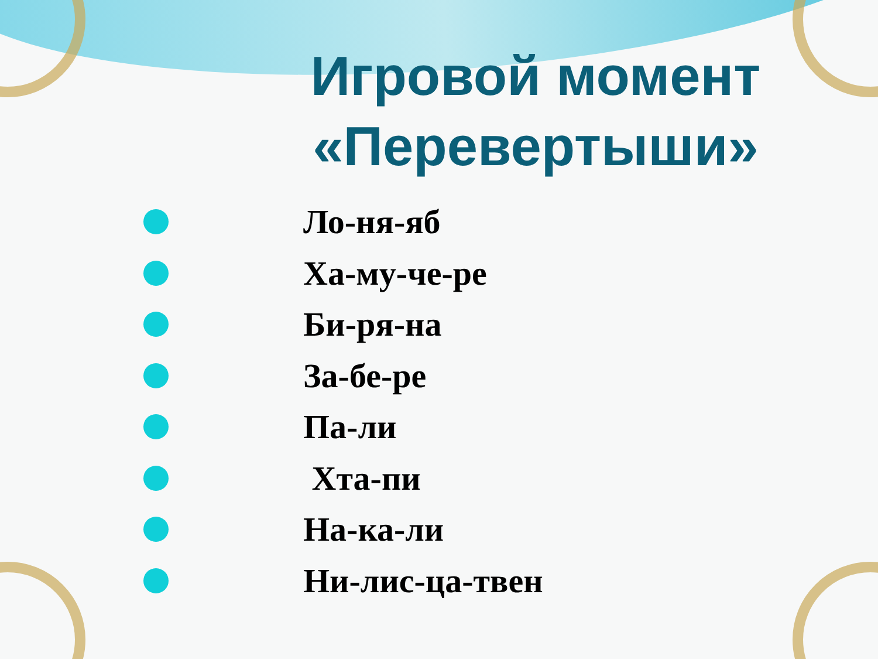Игровой момент
«Перевертыши»
Ло-ня-яб
Ха-му-че-ре
Би-ря-на
За-бе-ре
Па-ли
Хта-пи
На-ка-ли
Ни-лис-ца-твен